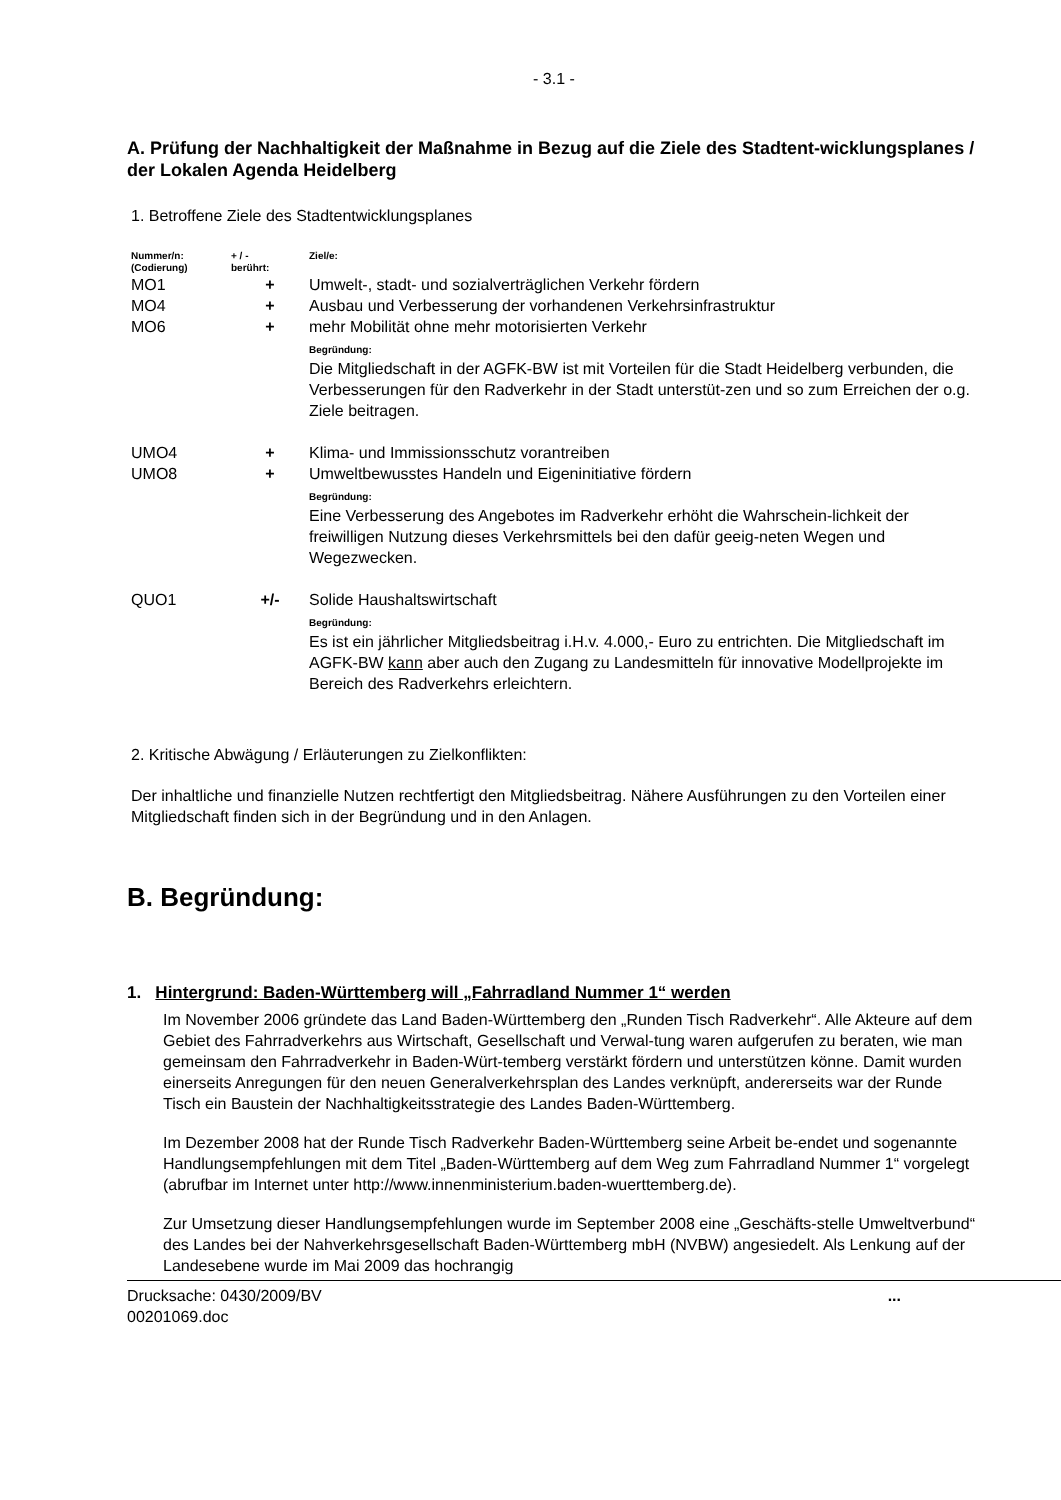- 3.1 -
A. Prüfung der Nachhaltigkeit der Maßnahme in Bezug auf die Ziele des Stadtent-wicklungsplanes / der Lokalen Agenda Heidelberg
1. Betroffene Ziele des Stadtentwicklungsplanes
| Nummer/n: (Codierung) | + / - berührt: | Ziel/e: |
| MO1 | + | Umwelt-, stadt- und sozialverträglichen Verkehr fördern |
| MO4 | + | Ausbau und Verbesserung der vorhandenen Verkehrsinfrastruktur |
| MO6 | + | mehr Mobilität ohne mehr motorisierten Verkehr Begründung: Die Mitgliedschaft in der AGFK-BW ist mit Vorteilen für die Stadt Heidelberg verbunden, die Verbesserungen für den Radverkehr in der Stadt unterstüt-zen und so zum Erreichen der o.g. Ziele beitragen. |
| UMO4 | + | Klima- und Immissionsschutz vorantreiben |
| UMO8 | + | Umweltbewusstes Handeln und Eigeninitiative fördern Begründung: Eine Verbesserung des Angebotes im Radverkehr erhöht die Wahrschein-lichkeit der freiwilligen Nutzung dieses Verkehrsmittels bei den dafür geeig-neten Wegen und Wegezwecken. |
| QUO1 | +/- | Solide Haushaltswirtschaft Begründung: Es ist ein jährlicher Mitgliedsbeitrag i.H.v. 4.000,- Euro zu entrichten. Die Mitgliedschaft im AGFK-BW kann aber auch den Zugang zu Landesmitteln für innovative Modellprojekte im Bereich des Radverkehrs erleichtern. |
2. Kritische Abwägung / Erläuterungen zu Zielkonflikten:
Der inhaltliche und finanzielle Nutzen rechtfertigt den Mitgliedsbeitrag. Nähere Ausführungen zu den Vorteilen einer Mitgliedschaft finden sich in der Begründung und in den Anlagen.
B. Begründung:
1. Hintergrund: Baden-Württemberg will „Fahrradland Nummer 1“ werden
Im November 2006 gründete das Land Baden-Württemberg den „Runden Tisch Radverkehr“. Alle Akteure auf dem Gebiet des Fahrradverkehrs aus Wirtschaft, Gesellschaft und Verwal-tung waren aufgerufen zu beraten, wie man gemeinsam den Fahrradverkehr in Baden-Würt-temberg verstärkt fördern und unterstützen könne. Damit wurden einerseits Anregungen für den neuen Generalverkehrsplan des Landes verknüpft, andererseits war der Runde Tisch ein Baustein der Nachhaltigkeitsstrategie des Landes Baden-Württemberg.
Im Dezember 2008 hat der Runde Tisch Radverkehr Baden-Württemberg seine Arbeit be-endet und sogenannte Handlungsempfehlungen mit dem Titel „Baden-Württemberg auf dem Weg zum Fahrradland Nummer 1“ vorgelegt (abrufbar im Internet unter http://www.innenministerium.baden-wuerttemberg.de).
Zur Umsetzung dieser Handlungsempfehlungen wurde im September 2008 eine „Geschäfts-stelle Umweltverbund“ des Landes bei der Nahverkehrsgesellschaft Baden-Württemberg mbH (NVBW) angesiedelt. Als Lenkung auf der Landesebene wurde im Mai 2009 das hochrangig
Drucksache: 0430/2009/BV
00201069.doc...